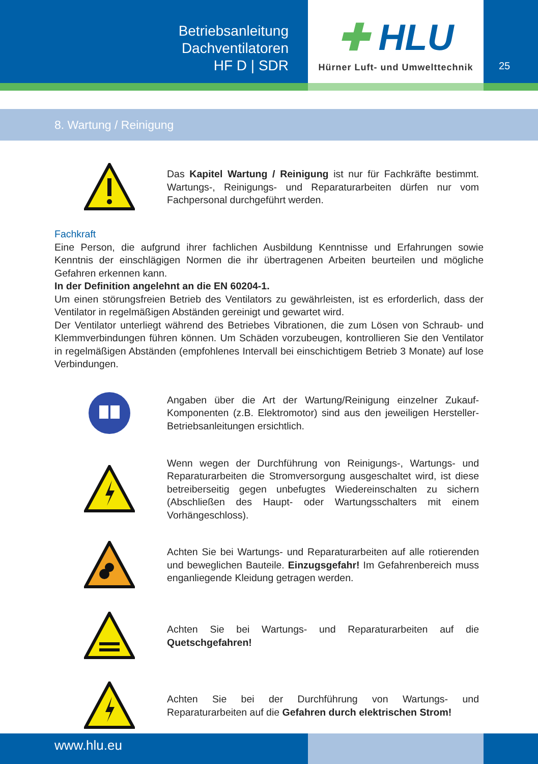Betriebsanleitung
Dachventilatoren
HF D | SDR
✚ HLU
Hürner Luft- und Umwelttechnik
25
8. Wartung / Reinigung
Das Kapitel Wartung / Reinigung ist nur für Fachkräfte bestimmt. Wartungs-, Reinigungs- und Reparaturarbeiten dürfen nur vom Fachpersonal durchgeführt werden.
Fachkraft
Eine Person, die aufgrund ihrer fachlichen Ausbildung Kenntnisse und Erfahrungen sowie Kenntnis der einschlägigen Normen die ihr übertragenen Arbeiten beurteilen und mögliche Gefahren erkennen kann.
In der Definition angelehnt an die EN 60204-1.
Um einen störungsfreien Betrieb des Ventilators zu gewährleisten, ist es erforderlich, dass der Ventilator in regelmäßigen Abständen gereinigt und gewartet wird.
Der Ventilator unterliegt während des Betriebes Vibrationen, die zum Lösen von Schraub- und Klemmverbindungen führen können. Um Schäden vorzubeugen, kontrollieren Sie den Ventilator in regelmäßigen Abständen (empfohlenes Intervall bei einschichtigem Betrieb 3 Monate) auf lose Verbindungen.
Angaben über die Art der Wartung/Reinigung einzelner Zukauf-Komponenten (z.B. Elektromotor) sind aus den jeweiligen Hersteller-Betriebsanleitungen ersichtlich.
Wenn wegen der Durchführung von Reinigungs-, Wartungs- und Reparaturarbeiten die Stromversorgung ausgeschaltet wird, ist diese betreiberseitig gegen unbefugtes Wiedereinschalten zu sichern (Abschließen des Haupt- oder Wartungsschalters mit einem Vorhängeschloss).
Achten Sie bei Wartungs- und Reparaturarbeiten auf alle rotierenden und beweglichen Bauteile. Einzugsgefahr! Im Gefahrenbereich muss enganliegende Kleidung getragen werden.
Achten Sie bei Wartungs- und Reparaturarbeiten auf die Quetschgefahren!
Achten Sie bei der Durchführung von Wartungs- und Reparaturarbeiten auf die Gefahren durch elektrischen Strom!
www.hlu.eu